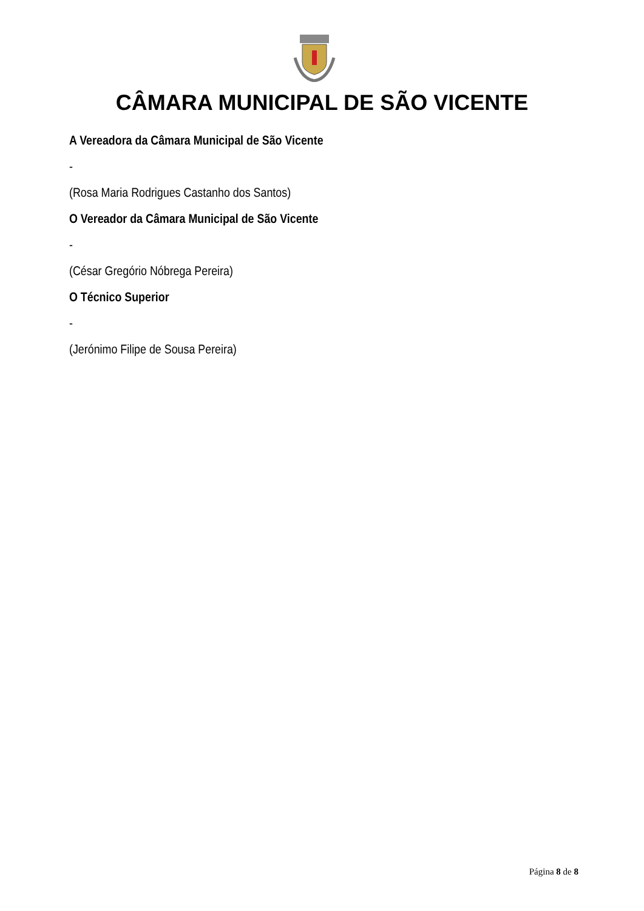CÂMARA MUNICIPAL DE SÃO VICENTE
A Vereadora da Câmara Municipal de São Vicente
-
(Rosa Maria Rodrigues Castanho dos Santos)
O Vereador da Câmara Municipal de São Vicente
-
(César Gregório Nóbrega Pereira)
O Técnico Superior
-
(Jerónimo Filipe de Sousa Pereira)
Página 8 de 8